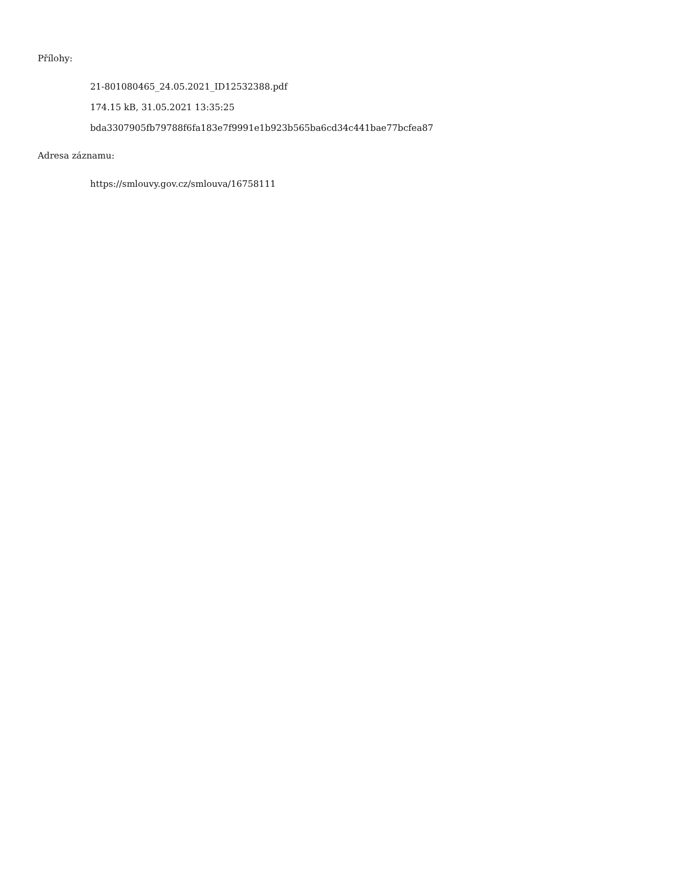Přílohy:
21-801080465_24.05.2021_ID12532388.pdf
174.15 kB, 31.05.2021 13:35:25
bda3307905fb79788f6fa183e7f9991e1b923b565ba6cd34c441bae77bcfea87
Adresa záznamu:
https://smlouvy.gov.cz/smlouva/16758111